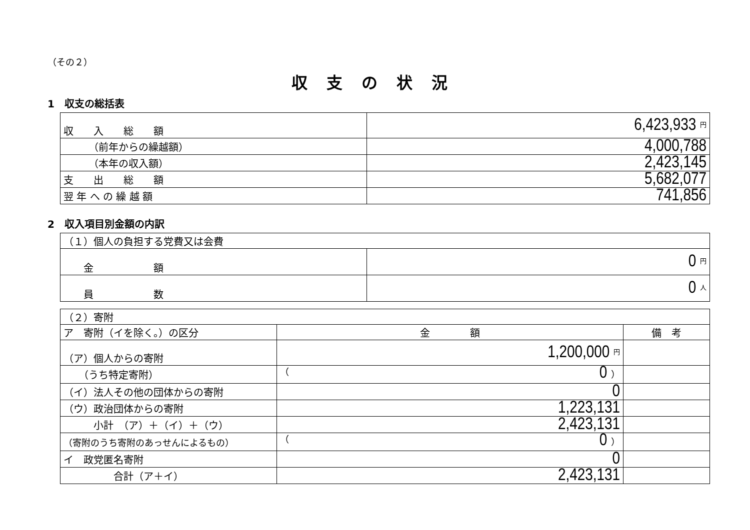（その２）
収支の状況
1　収支の総括表
| 収 入 総 額 | 6,423,933 円 |
| （前年からの繰越額） | 4,000,788 |
| （本年の収入額） | 2,423,145 |
| 支 出 総 額 | 5,682,077 |
| 翌 年 へ の 繰 越 額 | 741,856 |
2　収入項目別金額の内訳
| （１）個人の負担する党費又は会費 | |
| 金 額 | 0 円 |
| 員 数 | 0 人 |
| （２）寄附 | | |
| ア 寄附（イを除く。）の区分 | 金 額 | 備 考 |
| （ア）個人からの寄附 | 1,200,000 円 | |
| （うち特定寄附） | （ 0 ） | |
| （イ）法人その他の団体からの寄附 | 0 | |
| （ウ）政治団体からの寄附 | 1,223,131 | |
| 小計 （ア）＋（イ）＋（ウ） | 2,423,131 | |
| （寄附のうち寄附のあっせんによるもの） | （ 0 ） | |
| イ 政党匿名寄附 | 0 | |
| 合計（ア＋イ） | 2,423,131 | |